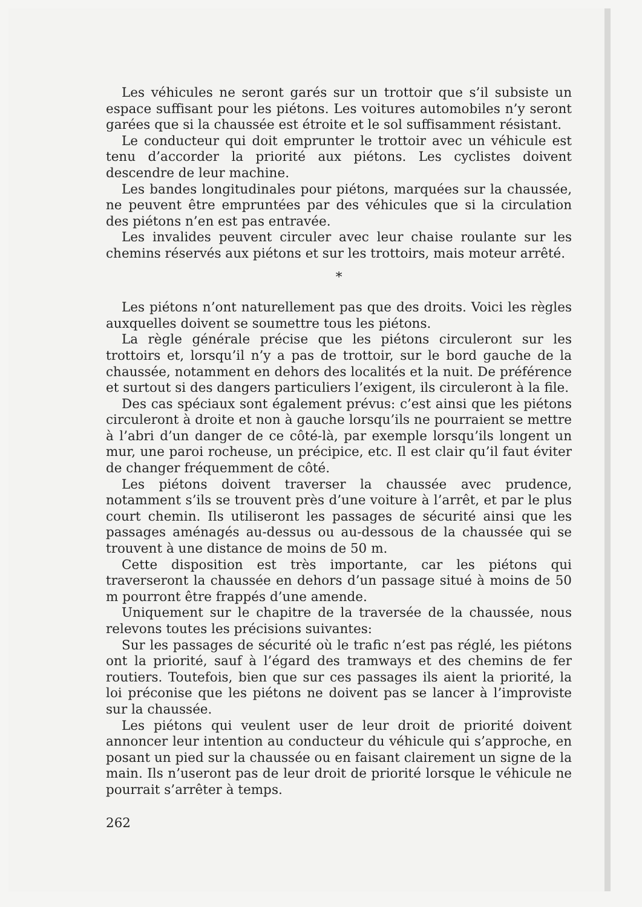Les véhicules ne seront garés sur un trottoir que s’il subsiste un espace suffisant pour les piétons. Les voitures automobiles n’y seront garées que si la chaussée est étroite et le sol suffisamment résistant.
Le conducteur qui doit emprunter le trottoir avec un véhicule est tenu d’accorder la priorité aux piétons. Les cyclistes doivent descendre de leur machine.
Les bandes longitudinales pour piétons, marquées sur la chaussée, ne peuvent être empruntées par des véhicules que si la circulation des piétons n’en est pas entravée.
Les invalides peuvent circuler avec leur chaise roulante sur les chemins réservés aux piétons et sur les trottoirs, mais moteur arrêté.
*
Les piétons n’ont naturellement pas que des droits. Voici les règles auxquelles doivent se soumettre tous les piétons.
La règle générale précise que les piétons circuleront sur les trottoirs et, lorsqu’il n’y a pas de trottoir, sur le bord gauche de la chaussée, notamment en dehors des localités et la nuit. De préférence et surtout si des dangers particuliers l’exigent, ils circuleront à la file.
Des cas spéciaux sont également prévus: c’est ainsi que les piétons circuleront à droite et non à gauche lorsqu’ils ne pourraient se mettre à l’abri d’un danger de ce côté-là, par exemple lorsqu’ils longent un mur, une paroi rocheuse, un précipice, etc. Il est clair qu’il faut éviter de changer fréquemment de côté.
Les piétons doivent traverser la chaussée avec prudence, notamment s’ils se trouvent près d’une voiture à l’arrêt, et par le plus court chemin. Ils utiliseront les passages de sécurité ainsi que les passages aménagés au-dessus ou au-dessous de la chaussée qui se trouvent à une distance de moins de 50 m.
Cette disposition est très importante, car les piétons qui traverseront la chaussée en dehors d’un passage situé à moins de 50 m pourront être frappés d’une amende.
Uniquement sur le chapitre de la traversée de la chaussée, nous relevons toutes les précisions suivantes:
Sur les passages de sécurité où le trafic n’est pas réglé, les piétons ont la priorité, sauf à l’égard des tramways et des chemins de fer routiers. Toutefois, bien que sur ces passages ils aient la priorité, la loi préconise que les piétons ne doivent pas se lancer à l’improviste sur la chaussée.
Les piétons qui veulent user de leur droit de priorité doivent annoncer leur intention au conducteur du véhicule qui s’approche, en posant un pied sur la chaussée ou en faisant clairement un signe de la main. Ils n’useront pas de leur droit de priorité lorsque le véhicule ne pourrait s’arrêter à temps.
262